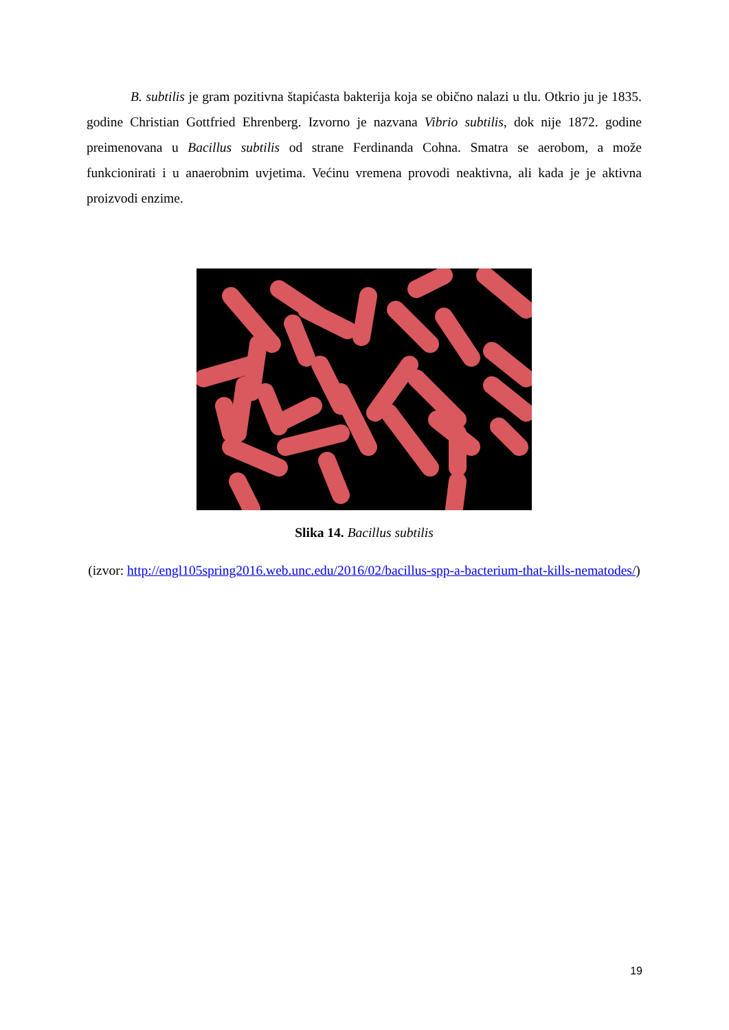B. subtilis je gram pozitivna štapićasta bakterija koja se obično nalazi u tlu. Otkrio ju je 1835. godine Christian Gottfried Ehrenberg. Izvorno je nazvana Vibrio subtilis, dok nije 1872. godine preimenovana u Bacillus subtilis od strane Ferdinanda Cohna. Smatra se aerobom, a može funkcionirati i u anaerobnim uvjetima. Većinu vremena provodi neaktivna, ali kada je je aktivna proizvodi enzime.
Slika 14. Bacillus subtilis
(izvor: http://engl105spring2016.web.unc.edu/2016/02/bacillus-spp-a-bacterium-that-kills-nematodes/)
19